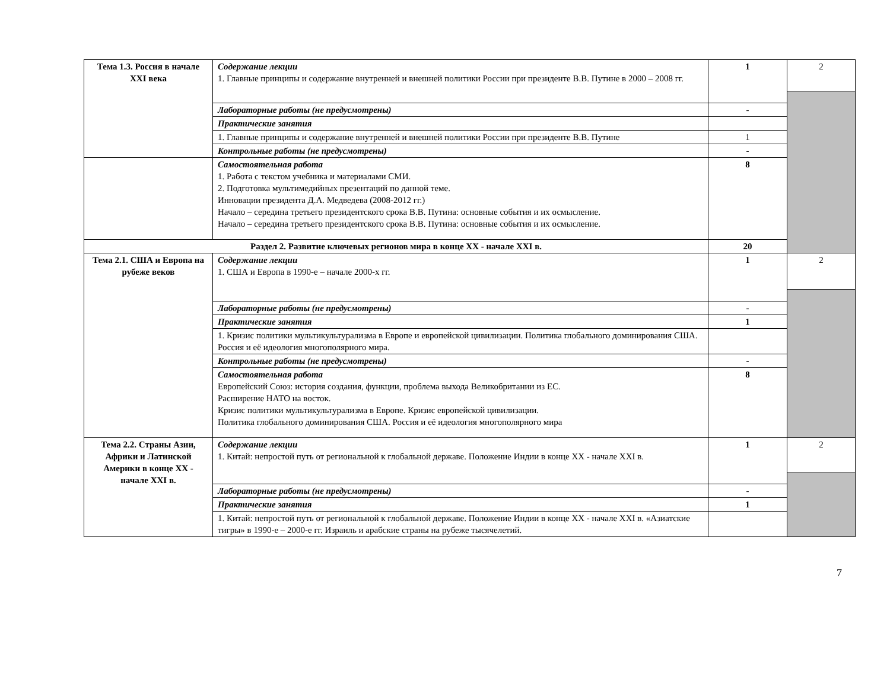| Тема 1.3. Россия в начале XXI века | Содержание лекции 1. Главные принципы и содержание внутренней и внешней политики России при президенте В.В. Путине в 2000 – 2008 гг. | 1 | 2 | |
| | Лабораторные работы (не предусмотрены) | - | | |
| | Практические занятия | | | |
| | 1. Главные принципы и содержание внутренней и внешней политики России при президенте В.В. Путине | 1 | | |
| | | Контрольные работы (не предусмотрены) | | - |
| | Самостоятельная работа 1. Работа с текстом учебника и материалами СМИ. 2. Подготовка мультимедийных презентаций по данной теме. Инновации президента Д.А. Медведева (2008-2012 гг.) Начало – середина третьего президентского срока В.В. Путина: основные события и их осмысление. Начало – середина третьего президентского срока В.В. Путина: основные события и их осмысление. | 8 | | |
| Раздел 2. Развитие ключевых регионов мира в конце XX - начале XXI в. | | 20 | | |
| Тема 2.1. США и Европа на рубеже веков | Содержание лекции 1. США и Европа в 1990-е – начале 2000-х гг. | 1 | 2 | |
| | Лабораторные работы (не предусмотрены) | - | | |
| | Практические занятия | 1 | | |
| | 1. Кризис политики мультикультурализма в Европе и европейской цивилизации. Политика глобального доминирования США. Россия и её идеология многополярного мира. | | | |
| | Контрольные работы (не предусмотрены) | - | | |
| | Самостоятельная работа Европейский Союз: история создания, функции, проблема выхода Великобритании из ЕС. Расширение НАТО на восток. Кризис политики мультикультурализма в Европе. Кризис европейской цивилизации. Политика глобального доминирования США. Россия и её идеология многополярного мира | 8 | | |
| Тема 2.2. Страны Азии, Африки и Латинской Америки в конце XX - начале XXI в. | Содержание лекции 1. Китай: непростой путь от региональной к глобальной державе. Положение Индии в конце XX - начале XXI в. | 1 | 2 | |
| | Лабораторные работы (не предусмотрены) | - | | |
| | Практические занятия | 1 | | |
| | 1. Китай: непростой путь от региональной к глобальной державе. Положение Индии в конце XX - начале XXI в. «Азиатские тигры» в 1990-е – 2000-е гг. Израиль и арабские страны на рубеже тысячелетий. | | | |
7